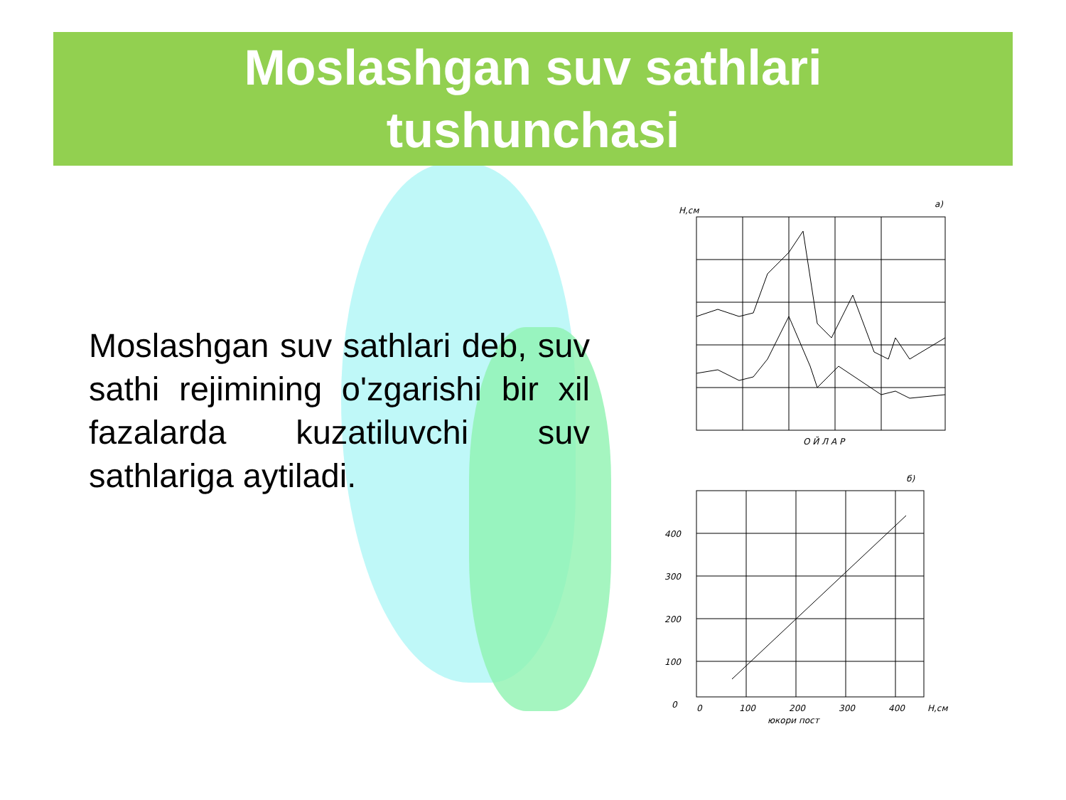Moslashgan suv sathlari
tushunchasi
Moslashgan suv sathlari deb, suv sathi rejimining o'zgarishi bir xil fazalarda kuzatiluvchi suv sathlariga aytiladi.
a)
О Й Л А Р
H,см
б)
400
300
200
100
0
0
100
200
300
400
H,см
юкори пост